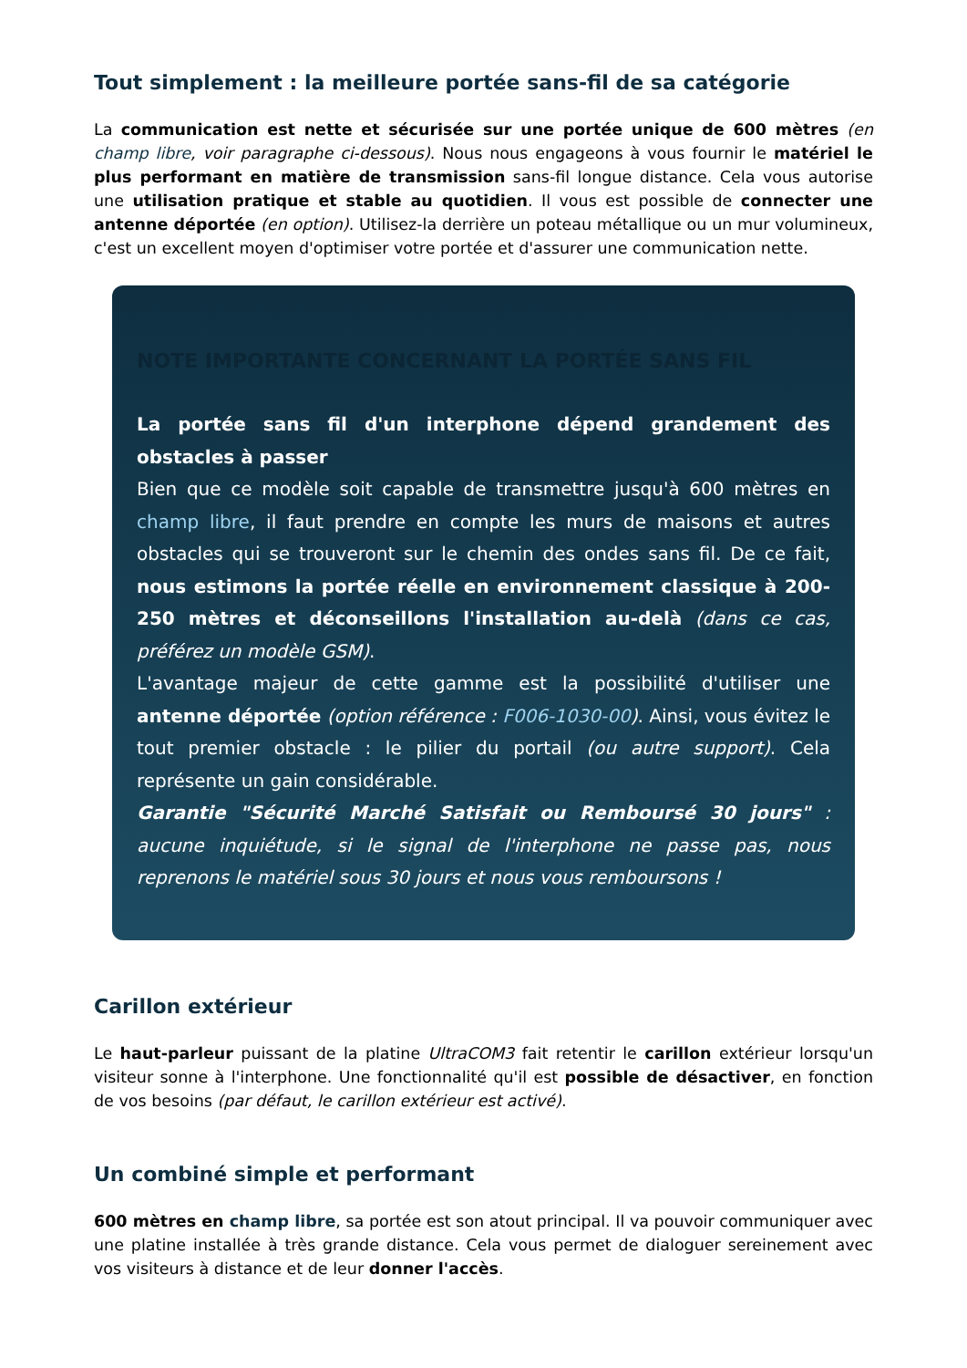Tout simplement : la meilleure portée sans-fil de sa catégorie
La communication est nette et sécurisée sur une portée unique de 600 mètres (en champ libre, voir paragraphe ci-dessous). Nous nous engageons à vous fournir le matériel le plus performant en matière de transmission sans-fil longue distance. Cela vous autorise une utilisation pratique et stable au quotidien. Il vous est possible de connecter une antenne déportée (en option). Utilisez-la derrière un poteau métallique ou un mur volumineux, c'est un excellent moyen d'optimiser votre portée et d'assurer une communication nette.
NOTE IMPORTANTE CONCERNANT LA PORTÉE SANS FIL
La portée sans fil d'un interphone dépend grandement des obstacles à passer
Bien que ce modèle soit capable de transmettre jusqu'à 600 mètres en champ libre, il faut prendre en compte les murs de maisons et autres obstacles qui se trouveront sur le chemin des ondes sans fil. De ce fait, nous estimons la portée réelle en environnement classique à 200-250 mètres et déconseillons l'installation au-delà (dans ce cas, préférez un modèle GSM).
L'avantage majeur de cette gamme est la possibilité d'utiliser une antenne déportée (option référence : F006-1030-00). Ainsi, vous évitez le tout premier obstacle : le pilier du portail (ou autre support). Cela représente un gain considérable.
Garantie "Sécurité Marché Satisfait ou Remboursé 30 jours" : aucune inquiétude, si le signal de l'interphone ne passe pas, nous reprenons le matériel sous 30 jours et nous vous remboursons !
Carillon extérieur
Le haut-parleur puissant de la platine UltraCOM3 fait retentir le carillon extérieur lorsqu'un visiteur sonne à l'interphone. Une fonctionnalité qu'il est possible de désactiver, en fonction de vos besoins (par défaut, le carillon extérieur est activé).
Un combiné simple et performant
600 mètres en champ libre, sa portée est son atout principal. Il va pouvoir communiquer avec une platine installée à très grande distance. Cela vous permet de dialoguer sereinement avec vos visiteurs à distance et de leur donner l'accès.